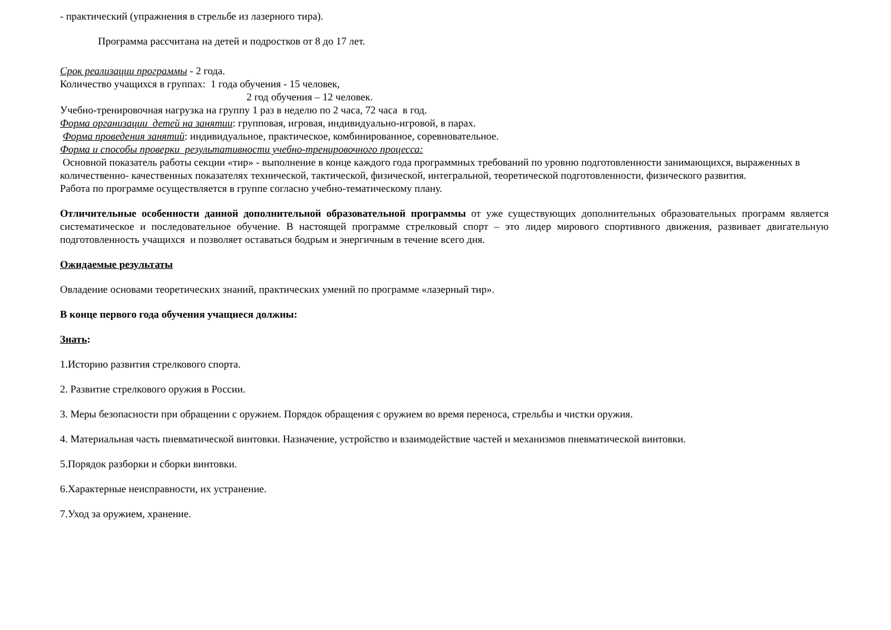- практический (упражнения в стрельбе из лазерного тира).
Программа рассчитана на детей и подростков от 8 до 17 лет.
Срок реализации программы - 2 года.
Количество учащихся в группах: 1 года обучения - 15 человек,
2 год обучения – 12 человек.
Учебно-тренировочная нагрузка на группу 1 раз в неделю по 2 часа, 72 часа в год.
Форма организации детей на занятии: групповая, игровая, индивидуально-игровой, в парах.
Форма проведения занятий: индивидуальное, практическое, комбинированное, соревновательное.
Форма и способы проверки результативности учебно-тренировочного процесса:
Основной показатель работы секции «тир» - выполнение в конце каждого года программных требований по уровню подготовленности занимающихся, выраженных в количественно- качественных показателях технической, тактической, физической, интегральной, теоретической подготовленности, физического развития.
Работа по программе осуществляется в группе согласно учебно-тематическому плану.
Отличительные особенности данной дополнительной образовательной программы от уже существующих дополнительных образовательных программ является систематическое и последовательное обучение. В настоящей программе стрелковый спорт – это лидер мирового спортивного движения, развивает двигательную подготовленность учащихся и позволяет оставаться бодрым и энергичным в течение всего дня.
Ожидаемые результаты
Овладение основами теоретических знаний, практических умений по программе «лазерный тир».
В конце первого года обучения учащиеся должны:
Знать:
1.Историю развития стрелкового спорта.
2. Развитие стрелкового оружия в России.
3. Меры безопасности при обращении с оружием. Порядок обращения с оружием во время переноса, стрельбы и чистки оружия.
4. Материальная часть пневматической винтовки. Назначение, устройство и взаимодействие частей и механизмов пневматической винтовки.
5.Порядок разборки и сборки винтовки.
6.Характерные неисправности, их устранение.
7.Уход за оружием, хранение.